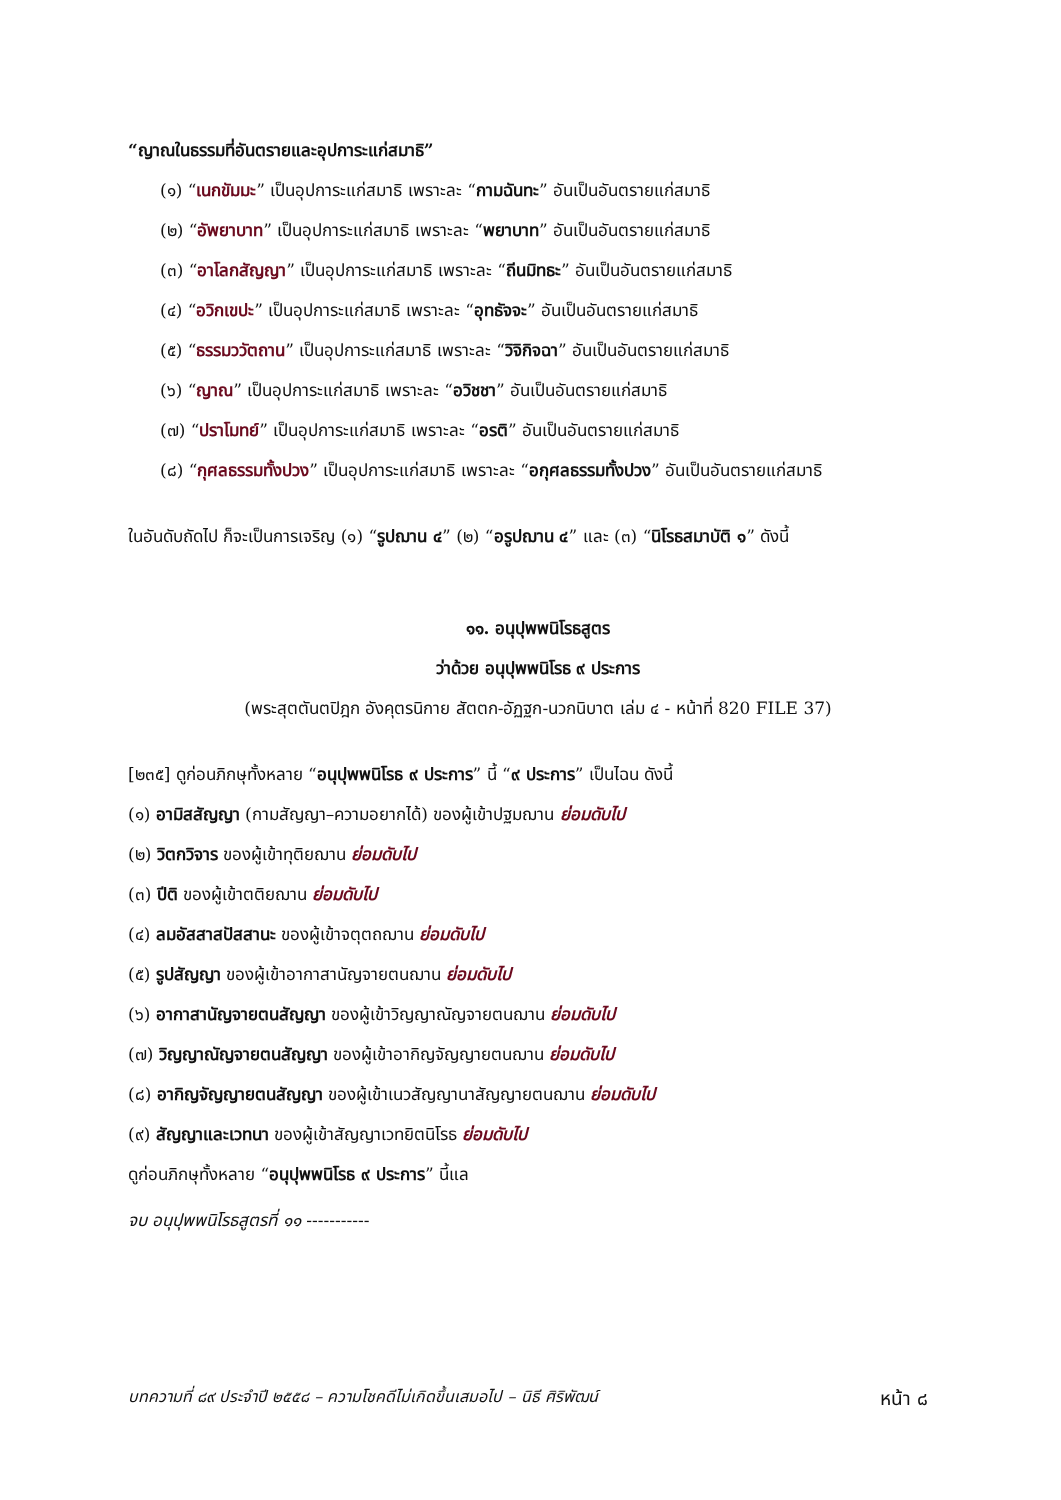“ญาณในธรรมที่อันตรายและอุปการะแก่สมาธิ”
(๑) “เนกขัมมะ” เป็นอุปการะแก่สมาธิ เพราะละ “กามฉันทะ” อันเป็นอันตรายแก่สมาธิ
(๒) “อัพยาบาท” เป็นอุปการะแก่สมาธิ เพราะละ “พยาบาท” อันเป็นอันตรายแก่สมาธิ
(๓) “อาโลกสัญญา” เป็นอุปการะแก่สมาธิ เพราะละ “ถีนมิทธะ” อันเป็นอันตรายแก่สมาธิ
(๔) “อวิกเขปะ” เป็นอุปการะแก่สมาธิ เพราะละ “อุทธัจจะ” อันเป็นอันตรายแก่สมาธิ
(๕) “ธรรมววัตถาน” เป็นอุปการะแก่สมาธิ เพราะละ “วิจิกิจฉา” อันเป็นอันตรายแก่สมาธิ
(๖) “ญาณ” เป็นอุปการะแก่สมาธิ เพราะละ “อวิชชา” อันเป็นอันตรายแก่สมาธิ
(๗) “ปราโมทย์” เป็นอุปการะแก่สมาธิ เพราะละ “อรติ” อันเป็นอันตรายแก่สมาธิ
(๘) “กุศลธรรมทั้งปวง” เป็นอุปการะแก่สมาธิ เพราะละ “อกุศลธรรมทั้งปวง” อันเป็นอันตรายแก่สมาธิ
ในอันดับถัดไป ก็จะเป็นการเจริญ (๑) “รูปฌาน ๔” (๒) “อรูปฌาน ๔” และ (๓) “นิโรธสมาบัติ ๑” ดังนี้
๑๑. อนุปุพพนิโรธสูตร
ว่าด้วย อนุปุพพนิโรธ ๙ ประการ
(พระสุตตันตปิฎก อังคุตรนิกาย สัตตก-อัฏฐก-นวกนิบาต เล่ม ๔ - หน้าที่ 820 FILE 37)
[๒๓๕] ดูก่อนภิกษุทั้งหลาย “อนุปุพพนิโรธ ๙ ประการ” นี้ “๙ ประการ” เป็นไฉน ดังนี้
(๑) อามิสสัญญา (กามสัญญา–ความอยากได้) ของผู้เข้าปฐมฌาน ย่อมดับไป
(๒) วิตกวิจาร ของผู้เข้าทุติยฌาน ย่อมดับไป
(๓) ปีติ ของผู้เข้าตติยฌาน ย่อมดับไป
(๔) ลมอัสสาสปัสสานะ ของผู้เข้าจตุตถฌาน ย่อมดับไป
(๕) รูปสัญญา ของผู้เข้าอากาสานัญจายตนฌาน ย่อมดับไป
(๖) อากาสานัญจายตนสัญญา ของผู้เข้าวิญญาณัญจายตนฌาน ย่อมดับไป
(๗) วิญญาณัญจายตนสัญญา ของผู้เข้าอากิญจัญญายตนฌาน ย่อมดับไป
(๘) อากิญจัญญายตนสัญญา ของผู้เข้าเนวสัญญานาสัญญายตนฌาน ย่อมดับไป
(๙) สัญญาและเวทนา ของผู้เข้าสัญญาเวทยิตนิโรธ ย่อมดับไป
ดูก่อนภิกษุทั้งหลาย “อนุปุพพนิโรธ ๙ ประการ” นี้แล
จบ อนุปุพพนิโรธสูตรที่ ๑๑ -----------
บทความที่ ๘๙ ประจำปี ๒๕๕๘ – ความโชคดีไม่เกิดขึ้นเสมอไป – นิธี ศิริพัฒน์ หน้า ๘